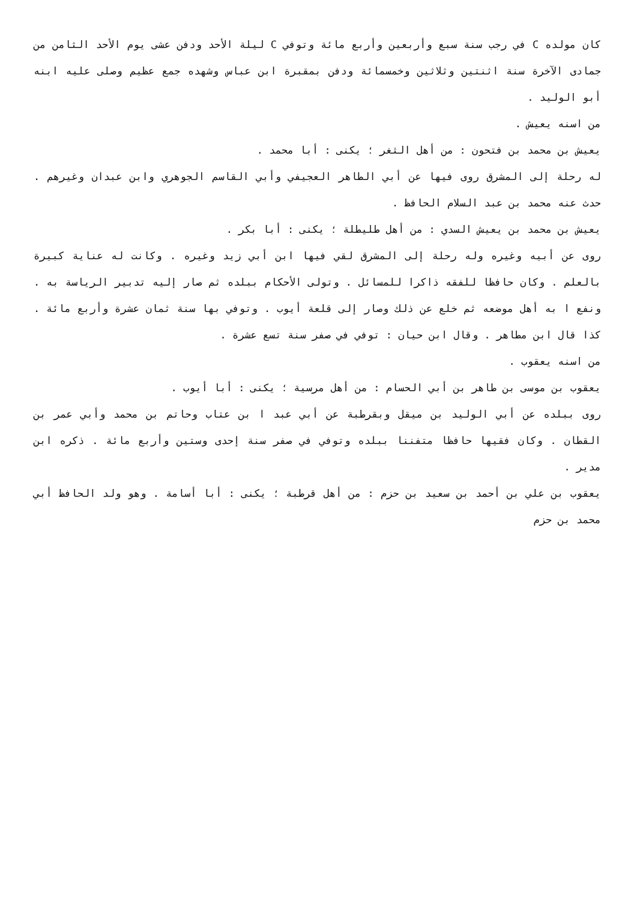كان مولده C في رجب سنة سبع وأربعين وأربع مائة وتوفي C ليلة الأحد ودفن عشى يوم الأحد الثامن من جمادى الآخرة سنة اثنتين وثلاثين وخمسمائة ودفن بمقبرة ابن عباس وشهده جمع عظيم وصلى عليه ابنه أبو الوليد .
من اسنه يعيش .
يعيش بن محمد بن فتحون : من أهل الثغر ؛ يكنى : أبا محمد .
له رحلة إلى المشرق روى فيها عن أبي الطاهر العجيفي وأبي القاسم الجوهري وابن عبدان وغيرهم . حدث عنه محمد بن عبد السلام الحافظ .
يعيش بن محمد بن يعيش السدي : من أهل طليطلة ؛ يكنى : أبا بكر .
روى عن أبيه وغيره وله رحلة إلى المشرق لقي فيها ابن أبي زيد وغيره . وكانت له عناية كبيرة بالعلم . وكان حافظا للفقه ذاكرا للمسائل . وتولى الأحكام ببلده ثم صار إليه تدبير الرياسة به . ونفع ا به أهل موضعه ثم خلع عن ذلك وصار إلى قلعة أيوب . وتوفي بها سنة ثمان عشرة وأربع مائة . كذا قال ابن مطاهر . وقال ابن حيان : توفي في صفر سنة تسع عشرة .
من اسنه يعقوب .
يعقوب بن موسى بن طاهر بن أبي الحسام : من أهل مرسية ؛ يكنى : أبا أيوب .
روى ببلده عن أبي الوليد بن ميقل وبقرطبة عن أبي عبد ا بن عتاب وحاتم بن محمد وأبي عمر بن القطان . وكان فقيها حافظا متفننا ببلده وتوفي في صفر سنة إحدى وستين وأربع مائة . ذكره ابن مدير .
يعقوب بن علي بن أحمد بن سعيد بن حزم : من أهل قرطبة ؛ يكنى : أبا أسامة . وهو ولد الحافظ أبي محمد بن حزم